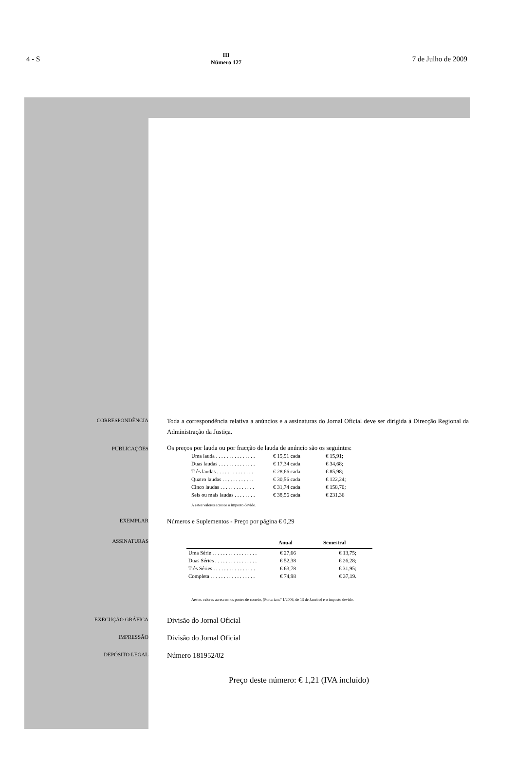4 - S
III
Número 127
7 de Julho de 2009
CORRESPONDÊNCIA
Toda a correspondência relativa a anúncios e a assinaturas do Jornal Oficial deve ser dirigida à Direcção Regional da Administração da Justiça.
PUBLICAÇÕES
Os preços por lauda ou por fracção de lauda de anúncio são os seguintes:
| Uma lauda . . . . . . . . . . . . . . . | € 15,91 cada | € 15,91; |
| Duas laudas . . . . . . . . . . . . . . | € 17,34 cada | € 34,68; |
| Três laudas . . . . . . . . . . . . . . | € 28,66 cada | € 85,98; |
| Quatro laudas . . . . . . . . . . . . | € 30,56 cada | € 122,24; |
| Cinco laudas . . . . . . . . . . . . . | € 31,74 cada | € 158,70; |
| Seis ou mais laudas . . . . . . . . | € 38,56 cada | € 231,36 |
A estes valores acresce o imposto devido.
EXEMPLAR
Números e Suplementos - Preço por página € 0,29
ASSINATURAS
| | Anual | Semestral |
| --- | --- | --- |
| Uma Série . . . . . . . . . . . . . . . . . | € 27,66 | € 13,75; |
| Duas Séries . . . . . . . . . . . . . . . . | € 52,38 | € 26,28; |
| Três Séries . . . . . . . . . . . . . . . . | € 63,78 | € 31,95; |
| Completa . . . . . . . . . . . . . . . . . | € 74,98 | € 37,19. |
Aestes valores acrescem os portes de correio, (Portaria n.º 1/2006, de 13 de Janeiro) e o imposto devido.
EXECUÇÃO GRÁFICA
Divisão do Jornal Oficial
IMPRESSÃO
Divisão do Jornal Oficial
DEPÓSITO LEGAL
Número 181952/02
Preço deste número: € 1,21 (IVA incluído)